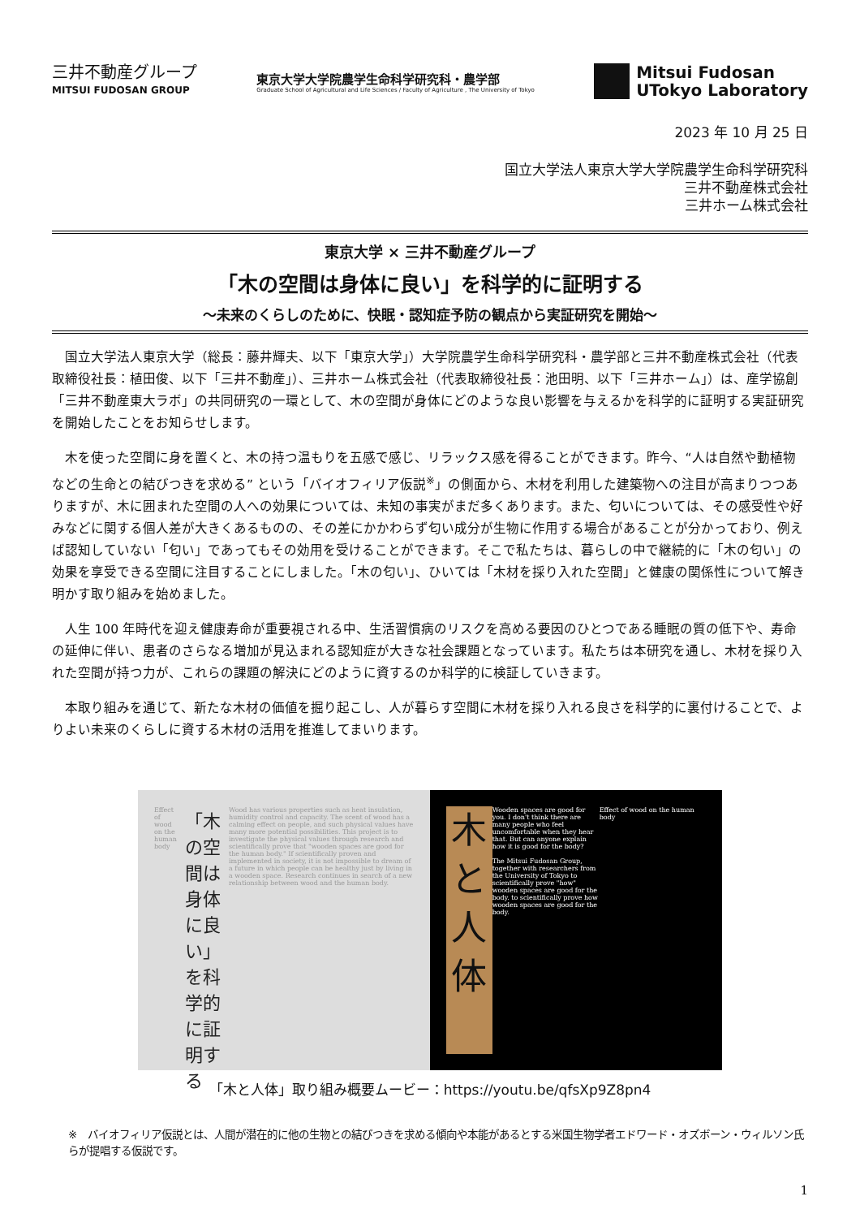三井不動産グループ
MITSUI FUDOSAN GROUP
東京大学大学院農学生命科学研究科・農学部
Graduate School of Agricultural and Life Sciences / Faculty of Agriculture , The University of Tokyo
Mitsui Fudosan
UTokyo Laboratory
2023 年 10 月 25 日
国立大学法人東京大学大学院農学生命科学研究科
三井不動産株式会社
三井ホーム株式会社
東京大学 × 三井不動産グループ
「木の空間は身体に良い」を科学的に証明する
～未来のくらしのために、快眠・認知症予防の観点から実証研究を開始～
国立大学法人東京大学（総長：藤井輝夫、以下「東京大学」）大学院農学生命科学研究科・農学部と三井不動産株式会社（代表取締役社長：植田俊、以下「三井不動産」）、三井ホーム株式会社（代表取締役社長：池田明、以下「三井ホーム」）は、産学協創「三井不動産東大ラボ」の共同研究の一環として、木の空間が身体にどのような良い影響を与えるかを科学的に証明する実証研究を開始したことをお知らせします。
木を使った空間に身を置くと、木の持つ温もりを五感で感じ、リラックス感を得ることができます。昨今、“人は自然や動植物などの生命との結びつきを求める” という「バイオフィリア仮説<sup>※</sup>」の側面から、木材を利用した建築物への注目が高まりつつありますが、木に囲まれた空間の人への効果については、未知の事実がまだ多くあります。また、匂いについては、その感受性や好みなどに関する個人差が大きくあるものの、その差にかかわらず匂い成分が生物に作用する場合があることが分かっており、例えば認知していない「匂い」であってもその効用を受けることができます。そこで私たちは、暮らしの中で継続的に「木の匂い」の効果を享受できる空間に注目することにしました。「木の匂い」、ひいては「木材を採り入れた空間」と健康の関係性について解き明かす取り組みを始めました。
人生 100 年時代を迎え健康寿命が重要視される中、生活習慣病のリスクを高める要因のひとつである睡眠の質の低下や、寿命の延伸に伴い、患者のさらなる増加が見込まれる認知症が大きな社会課題となっています。私たちは本研究を通し、木材を採り入れた空間が持つ力が、これらの課題の解決にどのように資するのか科学的に検証していきます。
本取り組みを通じて、新たな木材の価値を掘り起こし、人が暮らす空間に木材を採り入れる良さを科学的に裏付けることで、よりよい未来のくらしに資する木材の活用を推進してまいります。
Effect of wood on the human body
「木の空間は身体に良い」を科学的に証明する
Wood has various properties such as heat insulation, humidity control and capacity. The scent of wood has a calming effect on people, and such physical values have many more potential possibilities. This project is to investigate the physical values through research and scientifically prove that "wooden spaces are good for the human body." If scientifically proven and implemented in society, it is not impossible to dream of a future in which people can be healthy just by living in a wooden space. Research continues in search of a new relationship between wood and the human body.
木と人体
Wooden spaces are good for you. I don't think there are many people who feel uncomfortable when they hear that. But can anyone explain how it is good for the body?
The Mitsui Fudosan Group, together with researchers from the University of Tokyo to scientifically prove "how" wooden spaces are good for the body. to scientifically prove how wooden spaces are good for the body.
Effect of wood on the human body
「木と人体」取り組み概要ムービー：https://youtu.be/qfsXp9Z8pn4
※　バイオフィリア仮説とは、人間が潜在的に他の生物との結びつきを求める傾向や本能があるとする米国生物学者エドワード・オズボーン・ウィルソン氏らが提唱する仮説です。
1